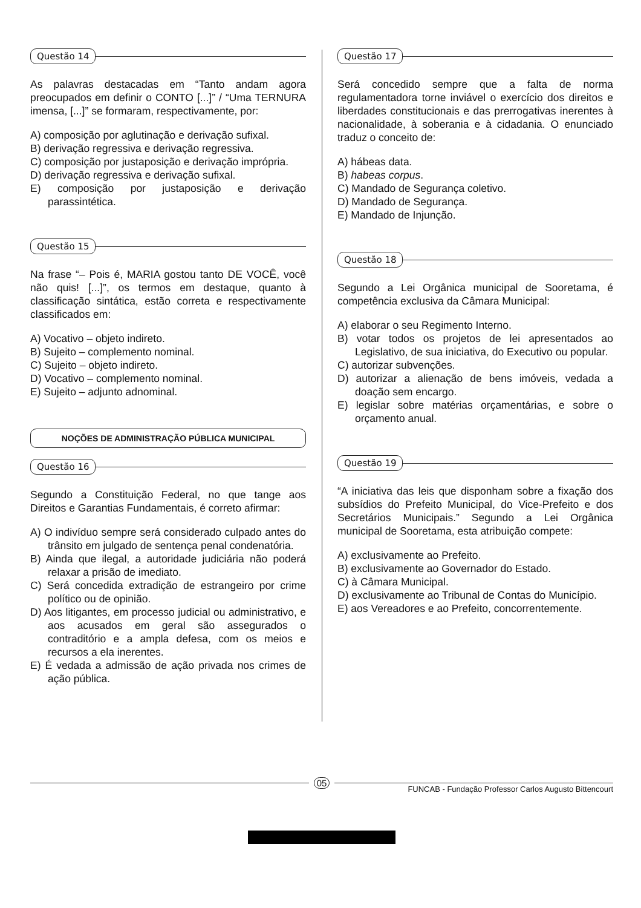Questão 14
As palavras destacadas em “Tanto andam agora preocupados em definir o CONTO [...]” / “Uma TERNURA imensa, [...]” se formaram, respectivamente, por:
A) composição por aglutinação e derivação sufixal.
B) derivação regressiva e derivação regressiva.
C) composição por justaposição e derivação imprópria.
D) derivação regressiva e derivação sufixal.
E) composição por justaposição e derivação parassintética.
Questão 15
Na frase “– Pois é, MARIA gostou tanto DE VOCÊ, você não quis! [...]”, os termos em destaque, quanto à classificação sintática, estão correta e respectivamente classificados em:
A) Vocativo – objeto indireto.
B) Sujeito – complemento nominal.
C) Sujeito – objeto indireto.
D) Vocativo – complemento nominal.
E) Sujeito – adjunto adnominal.
NOÇÕES DE ADMINISTRAÇÃO PÚBLICA MUNICIPAL
Questão 16
Segundo a Constituição Federal, no que tange aos Direitos e Garantias Fundamentais, é correto afirmar:
A) O indivíduo sempre será considerado culpado antes do trânsito em julgado de sentença penal condenatória.
B) Ainda que ilegal, a autoridade judiciária não poderá relaxar a prisão de imediato.
C) Será concedida extradição de estrangeiro por crime político ou de opinião.
D) Aos litigantes, em processo judicial ou administrativo, e aos acusados em geral são assegurados o contraditório e a ampla defesa, com os meios e recursos a ela inerentes.
E) É vedada a admissão de ação privada nos crimes de ação pública.
Questão 17
Será concedido sempre que a falta de norma regulamentadora torne inviável o exercício dos direitos e liberdades constitucionais e das prerrogativas inerentes à nacionalidade, à soberania e à cidadania. O enunciado traduz o conceito de:
A) hábeas data.
B) habeas corpus.
C) Mandado de Segurança coletivo.
D) Mandado de Segurança.
E) Mandado de Injunção.
Questão 18
Segundo a Lei Orgânica municipal de Sooretama, é competência exclusiva da Câmara Municipal:
A) elaborar o seu Regimento Interno.
B) votar todos os projetos de lei apresentados ao Legislativo, de sua iniciativa, do Executivo ou popular.
C) autorizar subvenções.
D) autorizar a alienação de bens imóveis, vedada a doação sem encargo.
E) legislar sobre matérias orçamentárias, e sobre o orçamento anual.
Questão 19
“A iniciativa das leis que disponham sobre a fixação dos subsídios do Prefeito Municipal, do Vice-Prefeito e dos Secretários Municipais.” Segundo a Lei Orgânica municipal de Sooretama, esta atribuição compete:
A) exclusivamente ao Prefeito.
B) exclusivamente ao Governador do Estado.
C) à Câmara Municipal.
D) exclusivamente ao Tribunal de Contas do Município.
E) aos Vereadores e ao Prefeito, concorrentemente.
05
FUNCAB - Fundação Professor Carlos Augusto Bittencourt